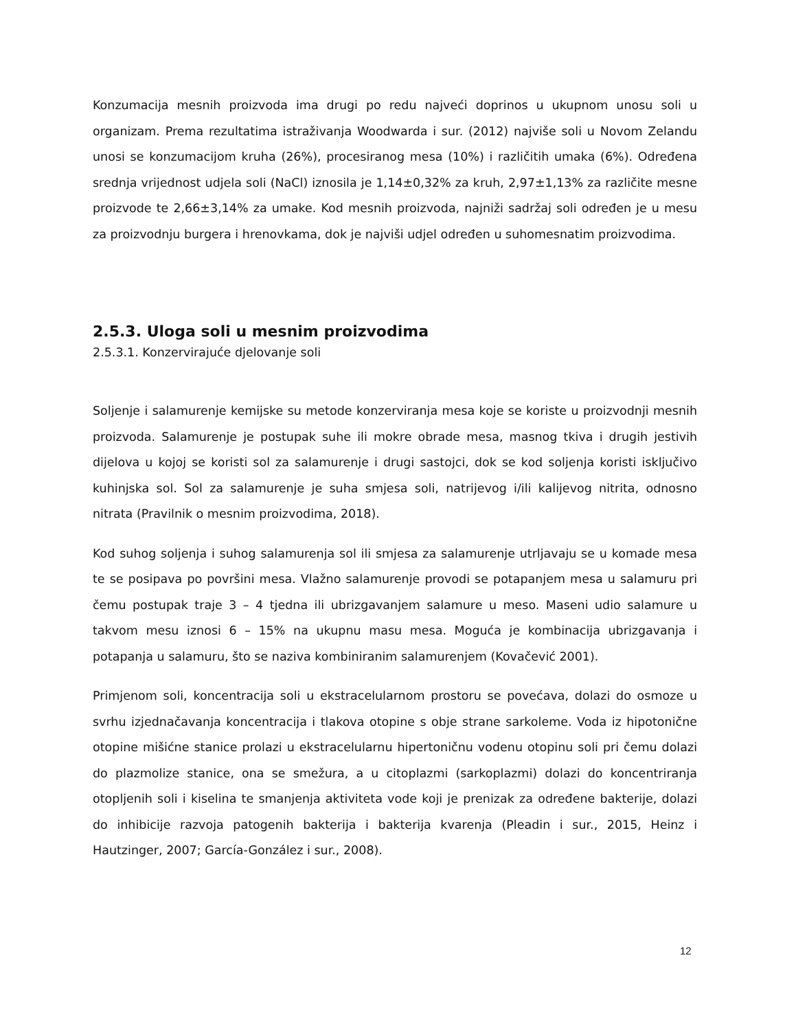Konzumacija mesnih proizvoda ima drugi po redu najveći doprinos u ukupnom unosu soli u organizam. Prema rezultatima istraživanja Woodwarda i sur. (2012) najviše soli u Novom Zelandu unosi se konzumacijom kruha (26%), procesiranog mesa (10%) i različitih umaka (6%). Određena srednja vrijednost udjela soli (NaCl) iznosila je 1,14±0,32% za kruh, 2,97±1,13% za različite mesne proizvode te 2,66±3,14% za umake. Kod mesnih proizvoda, najniži sadržaj soli određen je u mesu za proizvodnju burgera i hrenovkama, dok je najviši udjel određen u suhomesnatim proizvodima.
2.5.3. Uloga soli u mesnim proizvodima
2.5.3.1. Konzervirajuće djelovanje soli
Soljenje i salamurenje kemijske su metode konzerviranja mesa koje se koriste u proizvodnji mesnih proizvoda. Salamurenje je postupak suhe ili mokre obrade mesa, masnog tkiva i drugih jestivih dijelova u kojoj se koristi sol za salamurenje i drugi sastojci, dok se kod soljenja koristi isključivo kuhinjska sol. Sol za salamurenje je suha smjesa soli, natrijevog i/ili kalijevog nitrita, odnosno nitrata (Pravilnik o mesnim proizvodima, 2018).
Kod suhog soljenja i suhog salamurenja sol ili smjesa za salamurenje utrljavaju se u komade mesa te se posipava po površini mesa. Vlažno salamurenje provodi se potapanjem mesa u salamuru pri čemu postupak traje 3 – 4 tjedna ili ubrizgavanjem salamure u meso. Maseni udio salamure u takvom mesu iznosi 6 – 15% na ukupnu masu mesa. Moguća je kombinacija ubrizgavanja i potapanja u salamuru, što se naziva kombiniranim salamurenjem (Kovačević 2001).
Primjenom soli, koncentracija soli u ekstracelularnom prostoru se povećava, dolazi do osmoze u svrhu izjednačavanja koncentracija i tlakova otopine s obje strane sarkoleme. Voda iz hipotonične otopine mišićne stanice prolazi u ekstracelularnu hipertoničnu vodenu otopinu soli pri čemu dolazi do plazmolize stanice, ona se smežura, a u citoplazmi (sarkoplazmi) dolazi do koncentriranja otopljenih soli i kiselina te smanjenja aktiviteta vode koji je prenizak za određene bakterije, dolazi do inhibicije razvoja patogenih bakterija i bakterija kvarenja (Pleadin i sur., 2015, Heinz i Hautzinger, 2007; García-González i sur., 2008).
12